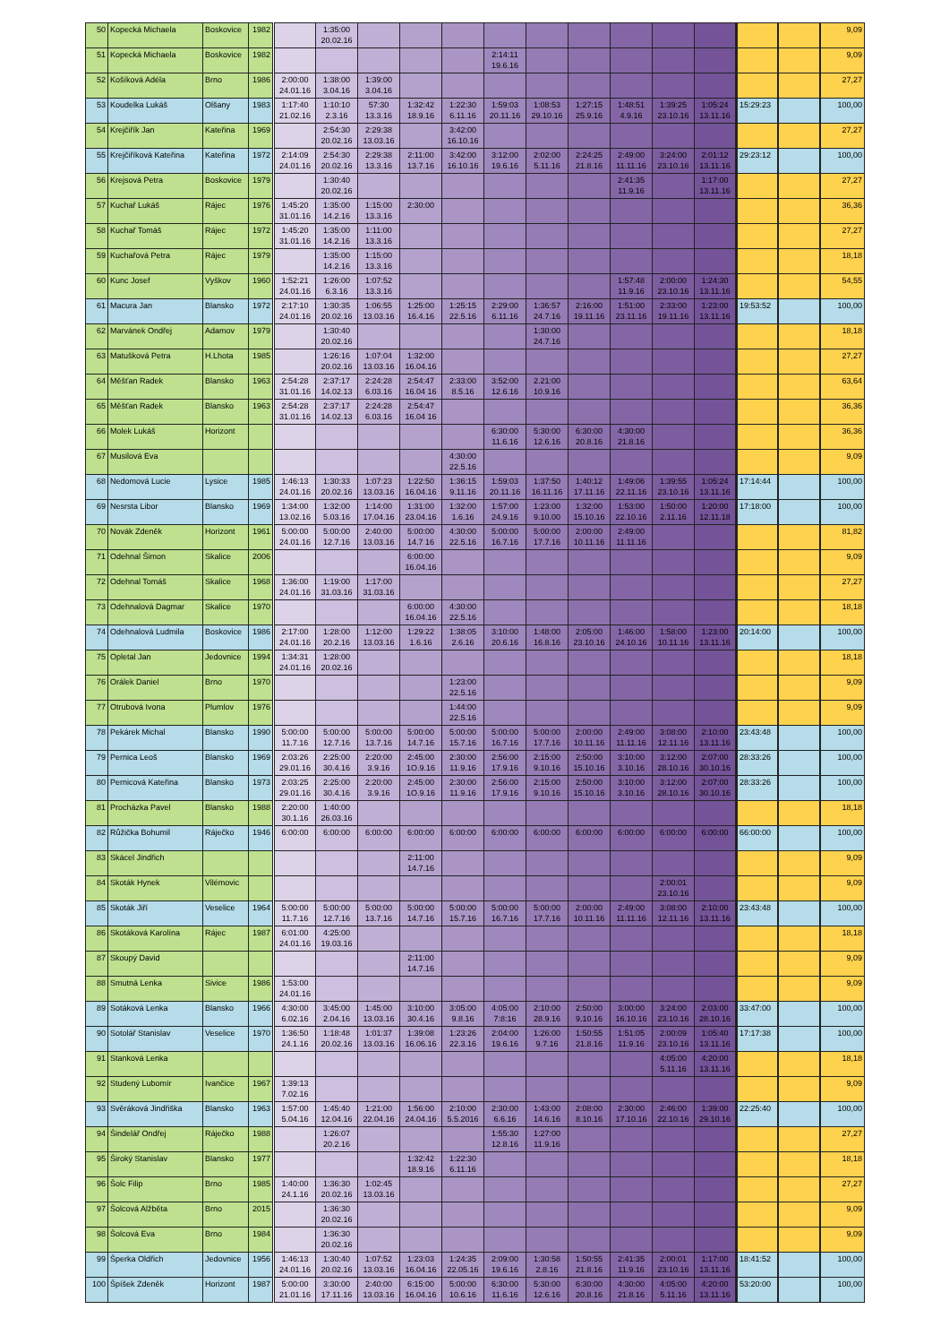| 50 | Kopecká Michaela | Boskovice | 1982 | | 1:35:00 20.02.16 | | | | | | | | | | | | 9,09 |
| 51 | Kopecká Michaela | Boskovice | 1982 | | | | | | 2:14:11 19.6.16 | | | | | | | | 9,09 |
| 52 | Košíková Adéla | Brno | 1986 | 2:00:00 24.01.16 | 1:38:00 3.04.16 | 1:39:00 3.04.16 | | | | | | | | | | | 27,27 |
| 53 | Koudelka Lukáš | Olšany | 1983 | 1:17:40 21.02.16 | 1:10:10 2.3.16 | 57:30 13.3.16 | 1:32:42 18.9.16 | 1:22:30 6.11.16 | 1:59:03 20.11.16 | 1:08:53 29.10.16 | 1:27:15 25.9.16 | 1:48:51 4.9.16 | 1:39:25 23.10.16 | 1:05:24 13.11.16 | 15:29:23 | | 100,00 |
| 54 | Krejčiřík Jan | Kateřina | 1969 | | 2:54:30 20.02.16 | 2:29:38 13.03.16 | | 3:42:00 16.10.16 | | | | | | | | | 27,27 |
| 55 | Krejčiříková Kateřina | Kateřina | 1972 | 2:14:09 24.01.16 | 2:54:30 20.02.16 | 2:29:38 13.3.16 | 2:11:00 13.7.16 | 3:42:00 16.10.16 | 3:12:00 19.6.16 | 2:02:00 5.11.16 | 2:24:25 21.8.16 | 2:49:00 11.11.16 | 3:24:00 23.10.16 | 2:01:12 13.11.16 | 29:23:12 | | 100,00 |
| 56 | Krejsová Petra | Boskovice | 1979 | | 1:30:40 20.02.16 | | | | | | | 2:41:35 11.9.16 | | 1:17:00 13.11.16 | | | 27,27 |
| 57 | Kuchař Lukáš | Rájec | 1976 | 1:45:20 31.01.16 | 1:35:00 14.2.16 | 1:15:00 13.3.16 | 2:30:00 | | | | | | | | | | 36,36 |
| 58 | Kuchař Tomáš | Rájec | 1972 | 1:45:20 31.01.16 | 1:35:00 14.2.16 | 1:11:00 13.3.16 | | | | | | | | | | | 27,27 |
| 59 | Kuchařová Petra | Rájec | 1979 | | 1:35:00 14.2.16 | 1:15:00 13.3.16 | | | | | | | | | | | 18,18 |
| 60 | Kunc Josef | Vyškov | 1960 | 1:52:21 24.01.16 | 1:26:00 6.3.16 | 1:07:52 13.3.16 | | | | | | 1:57:48 11.9.16 | 2:00:00 23.10.16 | 1:24:30 13.11.16 | | | 54,55 |
| 61 | Macura Jan | Blansko | 1972 | 2:17:10 24.01.16 | 1:30:35 20.02.16 | 1:06:55 13.03.16 | 1:25:00 16.4.16 | 1:25:15 22.5.16 | 2:29:00 6.11.16 | 1:36:57 24.7.16 | 2:16:00 19.11.16 | 1:51:00 23.11.16 | 2:33:00 19.11.16 | 1:23:00 13.11.16 | 19:53:52 | | 100,00 |
| 62 | Marvánek Ondřej | Adamov | 1979 | | 1:30:40 20.02.16 | | | | | 1:30:00 24.7.16 | | | | | | | 18,18 |
| 63 | Matušková Petra | H.Lhota | 1985 | | 1:26:16 20.02.16 | 1:07:04 13.03.16 | 1:32:00 16.04.16 | | | | | | | | | | 27,27 |
| 64 | Měšťan Radek | Blansko | 1963 | 2:54:28 31.01.16 | 2:37:17 14.02.13 | 2:24:28 6.03.16 | 2:54:47 16.04 16 | 2:33:00 8.5.16 | 3:52:00 12.6.16 | 2.21:00 10.9.16 | | | | | | | 63,64 |
| 65 | Měšťan Radek | Blansko | 1963 | 2:54:28 31.01.16 | 2:37:17 14.02.13 | 2:24:28 6.03.16 | 2:54:47 16.04 16 | | | | | | | | | | 36,36 |
| 66 | Molek Lukáš | Horizont | | | | | | | 6:30:00 11.6.16 | 5:30:00 12.6.16 | 6:30:00 20.8.16 | 4:30:00 21.8.16 | | | | | 36,36 |
| 67 | Musilová Eva | | | | | | | 4:30:00 22.5.16 | | | | | | | | | 9,09 |
| 68 | Nedomová Lucie | Lysice | 1985 | 1:46:13 24.01.16 | 1:30:33 20.02.16 | 1:07:23 13.03.16 | 1:22:50 16.04.16 | 1:36:15 9.11.16 | 1:59:03 20.11.16 | 1:37:50 16.11.16 | 1:40:12 17.11.16 | 1:49:06 22.11.16 | 1:39:55 23.10.16 | 1:05:24 13.11.16 | 17:14:44 | | 100,00 |
| 69 | Nesrsta Libor | Blansko | 1969 | 1:34:00 13.02.16 | 1:32:00 5.03.16 | 1:14:00 17.04.16 | 1:31:00 23.04.16 | 1:32:00 1.6.16 | 1:57:00 24.9.16 | 1:23:00 9.10.00 | 1:32:00 15.10.16 | 1:53:00 22.10.16 | 1:50:00 2.11.16 | 1:20:00 12.11.18 | 17:18:00 | | 100,00 |
| 70 | Novák Zdeněk | Horizont | 1961 | 5:00:00 24.01.16 | 5:00:00 12.7.16 | 2:40:00 13.03.16 | 5:00:00 14.7 16 | 4:30:00 22.5.16 | 5:00:00 16.7.16 | 5:00:00 17.7.16 | 2:00:00 10.11.16 | 2:49:00 11.11.16 | | | | | 81,82 |
| 71 | Odehnal Šimon | Skalice | 2006 | | | | 6:00:00 16.04.16 | | | | | | | | | | 9,09 |
| 72 | Odehnal Tomáš | Skalice | 1968 | 1:36:00 24.01.16 | 1:19:00 31.03.16 | 1:17:00 31.03.16 | | | | | | | | | | | 27,27 |
| 73 | Odehnalová Dagmar | Skalice | 1970 | | | | 6:00:00 16.04.16 | 4:30:00 22.5.16 | | | | | | | | | 18,18 |
| 74 | Odehnalová Ludmila | Boskovice | 1986 | 2:17:00 24.01.16 | 1:28:00 20.2.16 | 1:12:00 13.03.16 | 1:29:22 1.6.16 | 1:38:05 2.6.16 | 3:10:00 20.6.16 | 1:48:00 16.8.16 | 2:05:00 23.10.16 | 1:46:00 24.10.16 | 1:58:00 10.11.16 | 1:23:00 13.11.16 | 20:14:00 | | 100,00 |
| 75 | Opletal Jan | Jedovnice | 1994 | 1:34:31 24.01.16 | 1:28:00 20.02.16 | | | | | | | | | | | | 18,18 |
| 76 | Orálek Daniel | Brno | 1970 | | | | | 1:23:00 22.5.16 | | | | | | | | | 9,09 |
| 77 | Otrubová Ivona | Plumlov | 1976 | | | | | 1:44:00 22.5.16 | | | | | | | | | 9,09 |
| 78 | Pekárek Michal | Blansko | 1990 | 5:00:00 11.7.16 | 5:00:00 12.7.16 | 5:00:00 13.7.16 | 5:00:00 14.7.16 | 5:00:00 15.7.16 | 5:00:00 16.7.16 | 5:00:00 17.7.16 | 2:00:00 10.11.16 | 2:49:00 11.11.16 | 3:08:00 12.11.16 | 2:10:00 13.11.16 | 23:43:48 | | 100,00 |
| 79 | Pernica Leoš | Blansko | 1969 | 2:03:26 29.01.16 | 2:25:00 30.4.16 | 2:20:00 3.9.16 | 2:45:00 1O.9.16 | 2:30:00 11.9.16 | 2:56:00 17.9.16 | 2:15:00 9.10.16 | 2:50:00 15.10.16 | 3:10:00 3.10.16 | 3:12:00 28.10.16 | 2:07:00 30.10.16 | 28:33:26 | | 100,00 |
| 80 | Pernicová Kateřina | Blansko | 1973 | 2:03:25 29.01.16 | 2:25:00 30.4.16 | 2:20:00 3.9.16 | 2:45:00 1O.9.16 | 2:30:00 11.9.16 | 2:56:00 17.9.16 | 2:15:00 9.10.16 | 2:50:00 15.10.16 | 3:10:00 3.10.16 | 3:12:00 28.10.16 | 2:07:00 30.10.16 | 28:33:26 | | 100,00 |
| 81 | Procházka Pavel | Blansko | 1988 | 2:20:00 30.1.16 | 1:40:00 26.03.16 | | | | | | | | | | | | 18,18 |
| 82 | Růžička Bohumil | Ráječko | 1946 | 6:00:00 | 6:00:00 | 6:00:00 | 6:00:00 | 6:00:00 | 6:00:00 | 6:00:00 | 6:00:00 | 6:00:00 | 6:00:00 | 6:00:00 | 66:00:00 | | 100,00 |
| 83 | Skácel Jindřich | | | | | | 2:11:00 14.7.16 | | | | | | | | | | 9,09 |
| 84 | Skoták Hynek | Vilémovic | | | | | | | | | | | 2:00:01 23.10.16 | | | | 9,09 |
| 85 | Skoták Jiří | Veselice | 1964 | 5:00:00 11.7.16 | 5:00:00 12.7.16 | 5:00:00 13.7.16 | 5:00:00 14.7.16 | 5:00:00 15.7.16 | 5:00:00 16.7.16 | 5:00:00 17.7.16 | 2:00:00 10.11.16 | 2:49:00 11.11.16 | 3:08:00 12.11.16 | 2:10:00 13.11.16 | 23:43:48 | | 100,00 |
| 86 | Skotáková Karolína | Rájec | 1987 | 6:01:00 24.01.16 | 4:25:00 19.03.16 | | | | | | | | | | | | 18,18 |
| 87 | Skoupý David | | | | | | 2:11:00 14.7.16 | | | | | | | | | | 9,09 |
| 88 | Smutná Lenka | Sivice | 1986 | 1:53:00 24.01.16 | | | | | | | | | | | | | 9,09 |
| 89 | Sotáková Lenka | Blansko | 1966 | 4:30:00 6.02.16 | 3:45:00 2.04.16 | 1:45:00 13.03.16 | 3:10:00 30.4.16 | 3:05:00 9.8.16 | 4:05:00 7:8:16 | 2:10:00 28.9.16 | 2:50:00 9.10.16 | 3:00:00 16.10.16 | 3:24:00 23.10.16 | 2:03:00 28.10.16 | 33:47:00 | | 100,00 |
| 90 | Sotolář Stanislav | Veselice | 1970 | 1:36:50 24.1.16 | 1:18:48 20.02.16 | 1:01:37 13.03.16 | 1:39:08 16.06.16 | 1:23:26 22.3.16 | 2:04:00 19.6.16 | 1:26:00 9.7.16 | 1:50:55 21.8.16 | 1:51:05 11.9.16 | 2:00:09 23.10.16 | 1:05:40 13.11.16 | 17:17:38 | | 100,00 |
| 91 | Stanková Lenka | | | | | | | | | | | | 4:05:00 5.11.16 | 4:20:00 13.11.16 | | | 18,18 |
| 92 | Studený Lubomír | Ivančice | 1967 | 1:39:13 7.02.16 | | | | | | | | | | | | | 9,09 |
| 93 | Svěráková Jindřiška | Blansko | 1963 | 1:57:00 5.04.16 | 1:45:40 12.04.16 | 1:21:00 22.04.16 | 1:56:00 24.04.16 | 2:10:00 5.5.2016 | 2:30:00 6.6.16 | 1:43:00 14.6.16 | 2:08:00 8.10.16 | 2:30:00 17.10.16 | 2:46:00 22.10.16 | 1:39:00 29.10.16 | 22:25:40 | | 100,00 |
| 94 | Šindelář Ondřej | Ráječko | 1988 | | 1:26:07 20.2.16 | | | | 1:55:30 12.8.16 | 1:27:00 11.9.16 | | | | | | | 27,27 |
| 95 | Široký Stanislav | Blansko | 1977 | | | | 1:32:42 18.9.16 | 1:22:30 6.11.16 | | | | | | | | | 18,18 |
| 96 | Šolc Filip | Brno | 1985 | 1:40:00 24.1.16 | 1:36:30 20.02.16 | 1:02:45 13.03.16 | | | | | | | | | | | 27,27 |
| 97 | Šolcová Alžběta | Brno | 2015 | | 1:36:30 20.02.16 | | | | | | | | | | | | 9,09 |
| 98 | Šolcová Eva | Brno | 1984 | | 1:36:30 20.02.16 | | | | | | | | | | | | 9,09 |
| 99 | Šperka Oldřich | Jedovnice | 1956 | 1:46:13 24.01.16 | 1:30:40 20.02.16 | 1:07:52 13.03.16 | 1:23:03 16.04.16 | 1:24:35 22.05.16 | 2:09:00 19.6.16 | 1:30:58 2.8.16 | 1:50:55 21.8.16 | 2:41:35 11.9.16 | 2:00:01 23.10.16 | 1:17:00 13.11.16 | 18:41:52 | | 100,00 |
| 100 | Špíšek Zdeněk | Horizont | 1987 | 5:00:00 21.01.16 | 3:30:00 17.11.16 | 2:40:00 13.03.16 | 6:15:00 16.04.16 | 5:00:00 10.6.16 | 6:30:00 11.6.16 | 5:30:00 12.6.16 | 6:30:00 20.8.16 | 4:30:00 21.8.16 | 4:05:00 5.11.16 | 4:20:00 13.11.16 | 53:20:00 | | 100,00 |